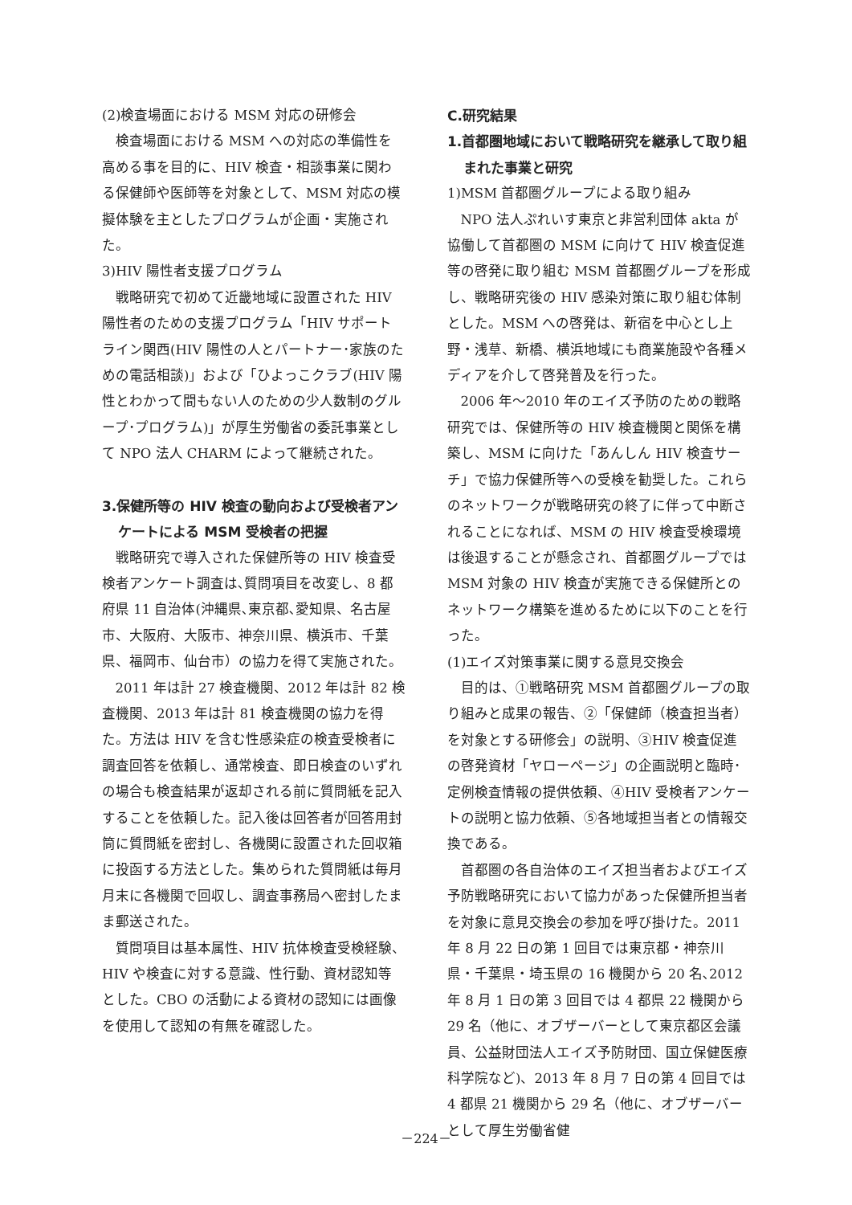(2)検査場面における MSM 対応の研修会
検査場面における MSM への対応の準備性を高める事を目的に、HIV 検査・相談事業に関わる保健師や医師等を対象として、MSM 対応の模擬体験を主としたプログラムが企画・実施された。
3)HIV 陽性者支援プログラム
戦略研究で初めて近畿地域に設置された HIV 陽性者のための支援プログラム「HIV サポートライン関西(HIV 陽性の人とパートナー･家族のための電話相談)」および「ひよっこクラブ(HIV 陽性とわかって間もない人のための少人数制のグループ･プログラム)」が厚生労働省の委託事業として NPO 法人 CHARM によって継続された。
3.保健所等の HIV 検査の動向および受検者アンケートによる MSM 受検者の把握
戦略研究で導入された保健所等の HIV 検査受検者アンケート調査は､質問項目を改変し、8 都府県 11 自治体(沖縄県､東京都､愛知県、名古屋市、大阪府、大阪市、神奈川県、横浜市、千葉県、福岡市、仙台市）の協力を得て実施された。
2011 年は計 27 検査機関、2012 年は計 82 検査機関、2013 年は計 81 検査機関の協力を得た。方法は HIV を含む性感染症の検査受検者に調査回答を依頼し、通常検査、即日検査のいずれの場合も検査結果が返却される前に質問紙を記入することを依頼した。記入後は回答者が回答用封筒に質問紙を密封し、各機関に設置された回収箱に投函する方法とした。集められた質問紙は毎月月末に各機関で回収し、調査事務局へ密封したまま郵送された。
質問項目は基本属性、HIV 抗体検査受検経験、HIV や検査に対する意識、性行動、資材認知等とした。CBO の活動による資材の認知には画像を使用して認知の有無を確認した。
C.研究結果
1.首都圏地域において戦略研究を継承して取り組まれた事業と研究
1)MSM 首都圏グループによる取り組み
NPO 法人ぷれいす東京と非営利団体 akta が協働して首都圏の MSM に向けて HIV 検査促進等の啓発に取り組む MSM 首都圏グループを形成し、戦略研究後の HIV 感染対策に取り組む体制とした。MSM への啓発は、新宿を中心とし上野・浅草、新橋、横浜地域にも商業施設や各種メディアを介して啓発普及を行った。
2006 年～2010 年のエイズ予防のための戦略研究では、保健所等の HIV 検査機関と関係を構築し、MSM に向けた「あんしん HIV 検査サーチ」で協力保健所等への受検を勧奨した。これらのネットワークが戦略研究の終了に伴って中断されることになれば、MSM の HIV 検査受検環境は後退することが懸念され、首都圏グループでは MSM 対象の HIV 検査が実施できる保健所とのネットワーク構築を進めるために以下のことを行った。
(1)エイズ対策事業に関する意見交換会
目的は、①戦略研究 MSM 首都圏グループの取り組みと成果の報告、②「保健師（検査担当者）を対象とする研修会」の説明、③HIV 検査促進の啓発資材「ヤローページ」の企画説明と臨時･定例検査情報の提供依頼、④HIV 受検者アンケートの説明と協力依頼、⑤各地域担当者との情報交換である。
首都圏の各自治体のエイズ担当者およびエイズ予防戦略研究において協力があった保健所担当者を対象に意見交換会の参加を呼び掛けた。2011 年 8 月 22 日の第 1 回目では東京都・神奈川県・千葉県・埼玉県の 16 機関から 20 名､2012 年 8 月 1 日の第 3 回目では 4 都県 22 機関から 29 名（他に、オブザーバーとして東京都区会議員、公益財団法人エイズ予防財団、国立保健医療科学院など)、2013 年 8 月 7 日の第 4 回目では 4 都県 21 機関から 29 名（他に、オブザーバーとして厚生労働省健
－224－